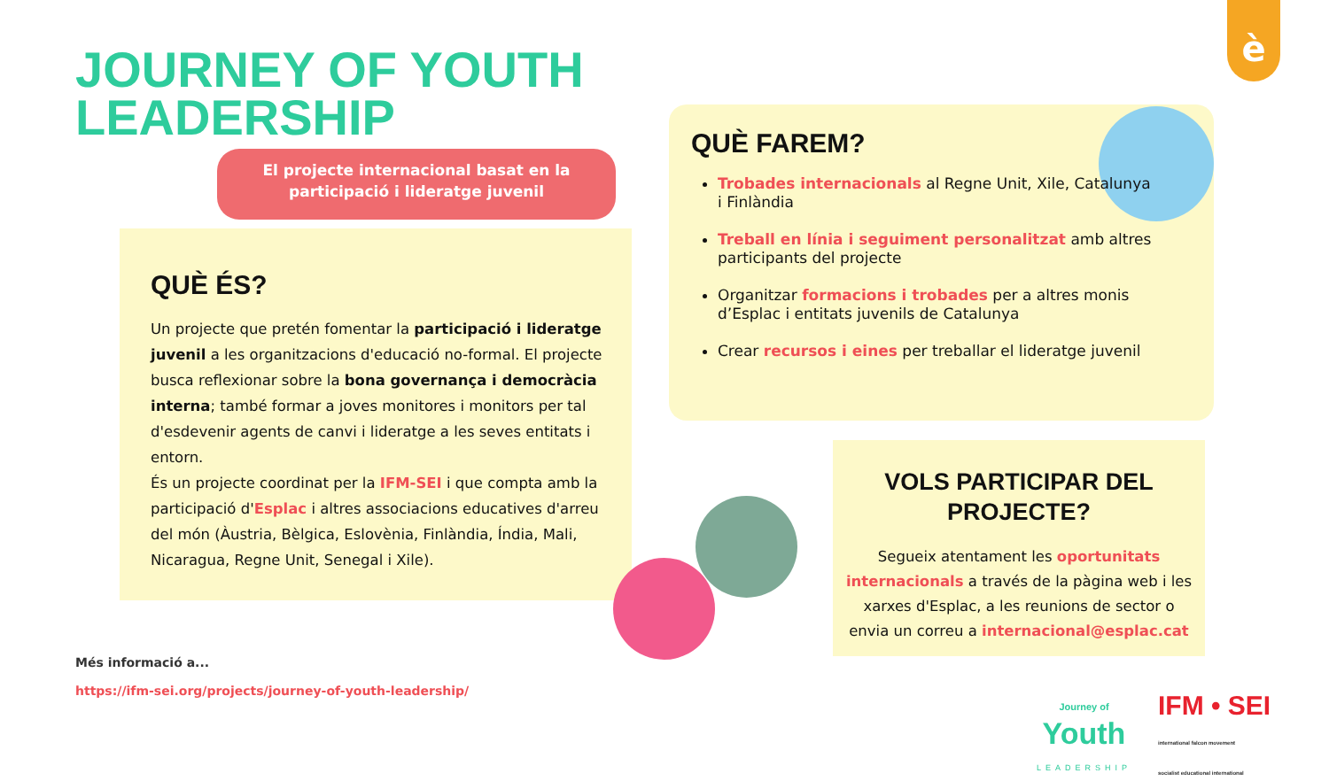è
JOURNEY OF YOUTH
LEADERSHIP
El projecte internacional basat en la
participació i lideratge juvenil
QUÈ ÉS?
Un projecte que pretén fomentar la participació i lideratge juvenil a les organitzacions d'educació no-formal. El projecte busca reflexionar sobre la bona governança i democràcia interna; també formar a joves monitores i monitors per tal d'esdevenir agents de canvi i lideratge a les seves entitats i entorn.
És un projecte coordinat per la IFM-SEI i que compta amb la participació d'Esplac i altres associacions educatives d'arreu del món (Àustria, Bèlgica, Eslovènia, Finlàndia, Índia, Mali, Nicaragua, Regne Unit, Senegal i Xile).
QUÈ FAREM?
Trobades internacionals al Regne Unit, Xile, Catalunya i Finlàndia
Treball en línia i seguiment personalitzat amb altres participants del projecte
Organitzar formacions i trobades per a altres monis d’Esplac i entitats juvenils de Catalunya
Crear recursos i eines per treballar el lideratge juvenil
VOLS PARTICIPAR DEL
PROJECTE?
Segueix atentament les oportunitats internacionals a través de la pàgina web i les xarxes d'Esplac, a les reunions de sector o envia un correu a internacional@esplac.cat
Més informació a...
https://ifm-sei.org/projects/journey-of-youth-leadership/
Journey of
Youth
LEADERSHIP
IFM • SEI
international falcon movement
socialist educational international